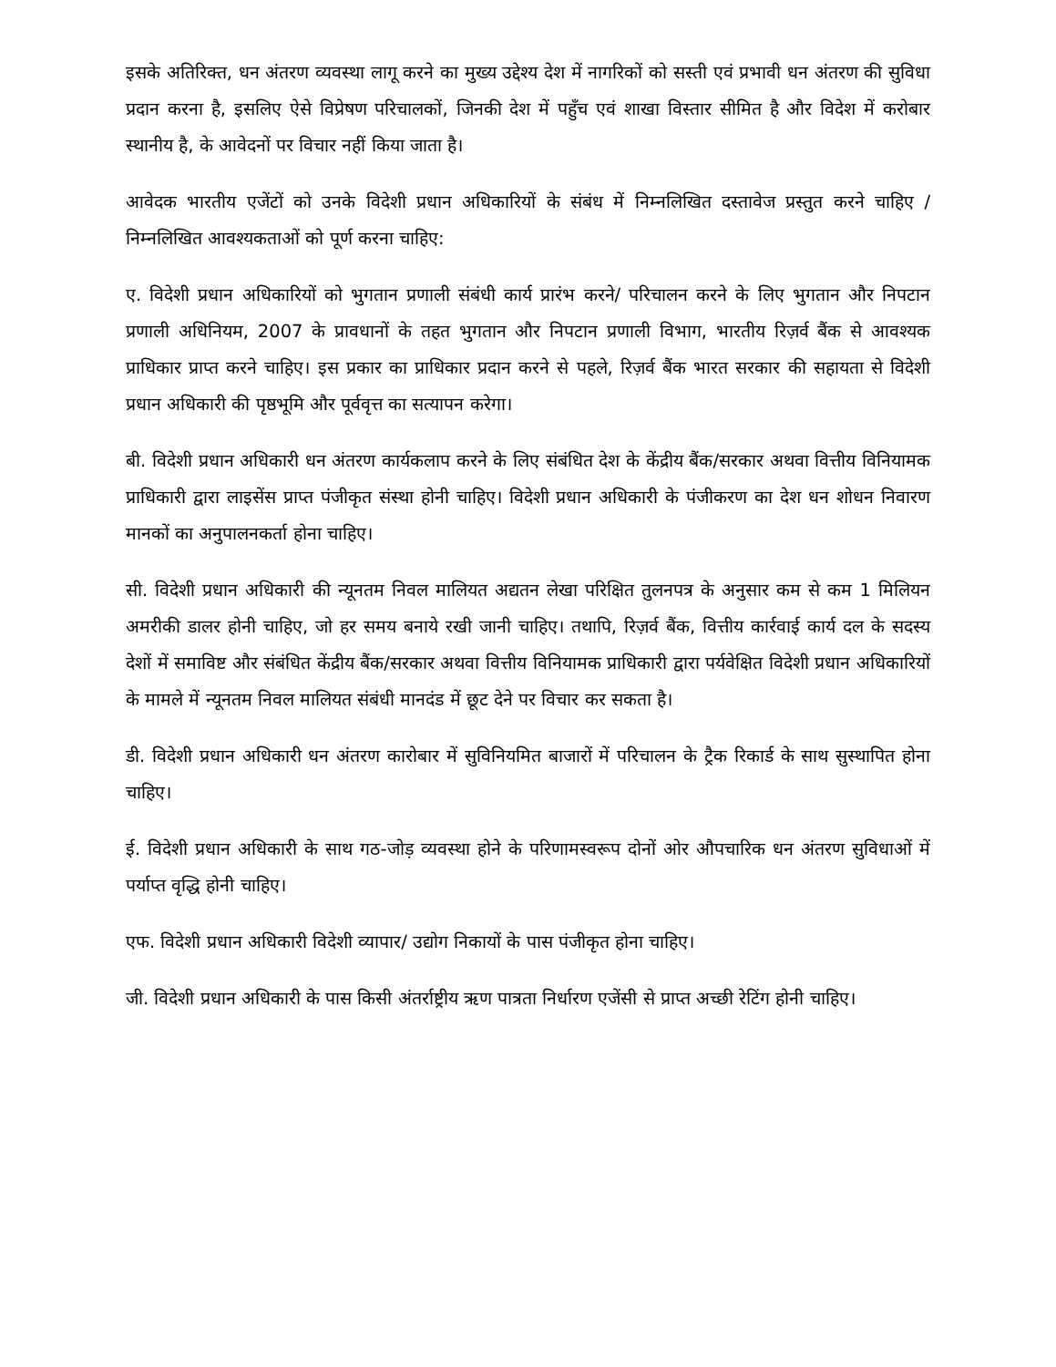इसके अतिरिक्त, धन अंतरण व्यवस्था लागू करने का मुख्य उद्देश्य देश में नागरिकों को सस्ती एवं प्रभावी धन अंतरण की सुविधा प्रदान करना है, इसलिए ऐसे विप्रेषण परिचालकों, जिनकी देश में पहुँच एवं शाखा विस्तार सीमित है और विदेश में करोबार स्थानीय है, के आवेदनों पर विचार नहीं किया जाता है।
आवेदक भारतीय एजेंटों को उनके विदेशी प्रधान अधिकारियों के संबंध में निम्नलिखित दस्तावेज प्रस्तुत करने चाहिए / निम्नलिखित आवश्यकताओं को पूर्ण करना चाहिए:
ए. विदेशी प्रधान अधिकारियों को भुगतान प्रणाली संबंधी कार्य प्रारंभ करने/ परिचालन करने के लिए भुगतान और निपटान प्रणाली अधिनियम, 2007 के प्रावधानों के तहत भुगतान और निपटान प्रणाली विभाग, भारतीय रिज़र्व बैंक से आवश्यक प्राधिकार प्राप्त करने चाहिए। इस प्रकार का प्राधिकार प्रदान करने से पहले, रिज़र्व बैंक भारत सरकार की सहायता से विदेशी प्रधान अधिकारी की पृष्ठभूमि और पूर्ववृत्त का सत्यापन करेगा।
बी. विदेशी प्रधान अधिकारी धन अंतरण कार्यकलाप करने के लिए संबंधित देश के केंद्रीय बैंक/सरकार अथवा वित्तीय विनियामक प्राधिकारी द्वारा लाइसेंस प्राप्त पंजीकृत संस्था होनी चाहिए। विदेशी प्रधान अधिकारी के पंजीकरण का देश धन शोधन निवारण मानकों का अनुपालनकर्ता होना चाहिए।
सी. विदेशी प्रधान अधिकारी की न्यूनतम निवल मालियत अद्यतन लेखा परिक्षित तुलनपत्र के अनुसार कम से कम 1 मिलियन अमरीकी डालर होनी चाहिए, जो हर समय बनाये रखी जानी चाहिए। तथापि, रिज़र्व बैंक, वित्तीय कार्रवाई कार्य दल के सदस्य देशों में समाविष्ट और संबंधित केंद्रीय बैंक/सरकार अथवा वित्तीय विनियामक प्राधिकारी द्वारा पर्यवेक्षित विदेशी प्रधान अधिकारियों के मामले में न्यूनतम निवल मालियत संबंधी मानदंड में छूट देने पर विचार कर सकता है।
डी. विदेशी प्रधान अधिकारी धन अंतरण कारोबार में सुविनियमित बाजारों में परिचालन के ट्रैक रिकार्ड के साथ सुस्थापित होना चाहिए।
ई. विदेशी प्रधान अधिकारी के साथ गठ-जोड़ व्यवस्था होने के परिणामस्वरूप दोनों ओर औपचारिक धन अंतरण सुविधाओं में पर्याप्त वृद्धि होनी चाहिए।
एफ. विदेशी प्रधान अधिकारी विदेशी व्यापार/ उद्योग निकायों के पास पंजीकृत होना चाहिए।
जी. विदेशी प्रधान अधिकारी के पास किसी अंतर्राष्ट्रीय ऋण पात्रता निर्धारण एजेंसी से प्राप्त अच्छी रेटिंग होनी चाहिए।